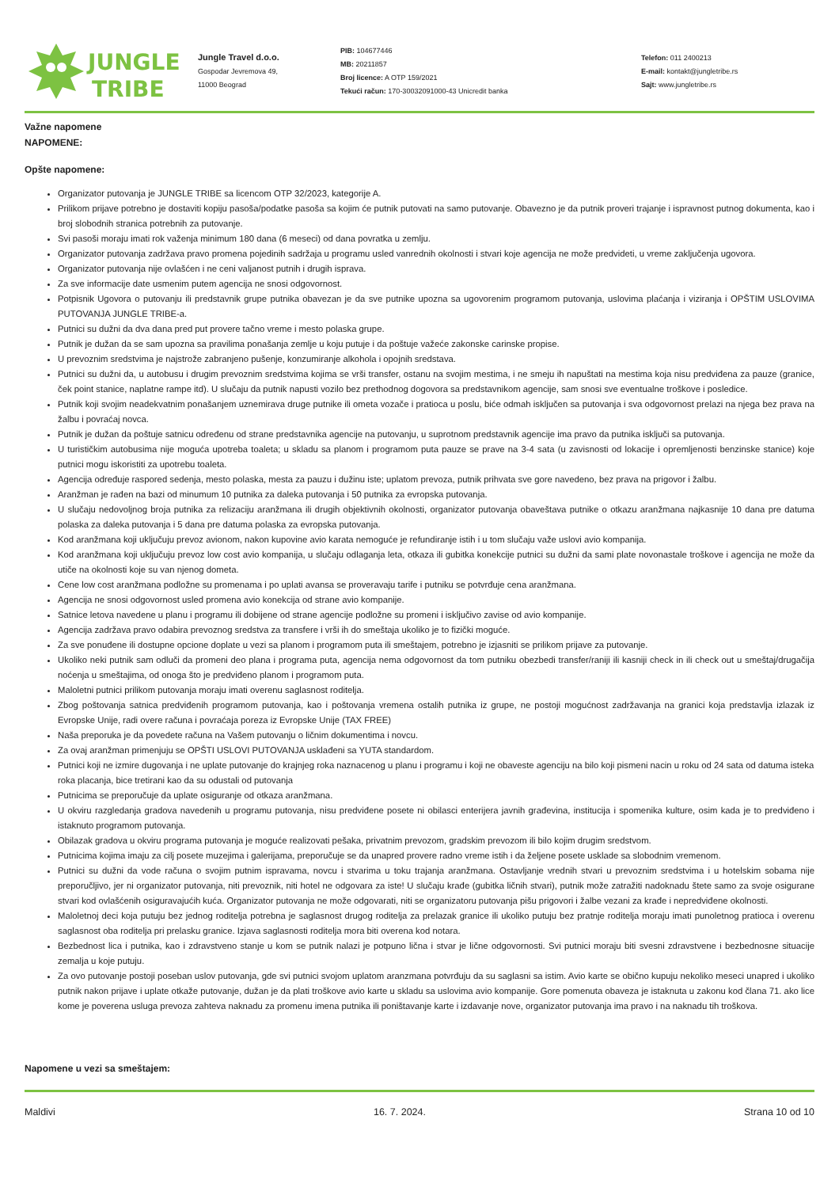JUNGLE
TRIBE
Jungle Travel d.o.o.
Gospodar Jevremova 49,
11000 Beograd
PIB: 104677446
MB: 20211857
Broj licence: A OTP 159/2021
Tekući račun: 170-30032091000-43 Unicredit banka
Telefon: 011 2400213
E-mail: kontakt@jungletribe.rs
Sajt: www.jungletribe.rs
Važne napomene
NAPOMENE:
Opšte napomene:
Organizator putovanja je JUNGLE TRIBE sa licencom OTP 32/2023, kategorije A.
Prilikom prijave potrebno je dostaviti kopiju pasoša/podatke pasoša sa kojim će putnik putovati na samo putovanje. Obavezno je da putnik proveri trajanje i ispravnost putnog dokumenta, kao i broj slobodnih stranica potrebnih za putovanje.
Svi pasoši moraju imati rok važenja minimum 180 dana (6 meseci) od dana povratka u zemlju.
Organizator putovanja zadržava pravo promena pojedinih sadržaja u programu usled vanrednih okolnosti i stvari koje agencija ne može predvideti, u vreme zaključenja ugovora.
Organizator putovanja nije ovlašćen i ne ceni valjanost putnih i drugih isprava.
Za sve informacije date usmenim putem agencija ne snosi odgovornost.
Potpisnik Ugovora o putovanju ili predstavnik grupe putnika obavezan je da sve putnike upozna sa ugovorenim programom putovanja, uslovima plaćanja i viziranja i OPŠTIM USLOVIMA PUTOVANJA JUNGLE TRIBE-a.
Putnici su dužni da dva dana pred put provere tačno vreme i mesto polaska grupe.
Putnik je dužan da se sam upozna sa pravilima ponašanja zemlje u koju putuje i da poštuje važeće zakonske carinske propise.
U prevoznim sredstvima je najstrože zabranjeno pušenje, konzumiranje alkohola i opojnih sredstava.
Putnici su dužni da, u autobusu i drugim prevoznim sredstvima kojima se vrši transfer, ostanu na svojim mestima, i ne smeju ih napuštati na mestima koja nisu predviđena za pauze (granice, ček point stanice, naplatne rampe itd). U slučaju da putnik napusti vozilo bez prethodnog dogovora sa predstavnikom agencije, sam snosi sve eventualne troškove i posledice.
Putnik koji svojim neadekvatnim ponašanjem uznemirava druge putnike ili ometa vozače i pratioca u poslu, biće odmah isključen sa putovanja i sva odgovornost prelazi na njega bez prava na žalbu i povraćaj novca.
Putnik je dužan da poštuje satnicu određenu od strane predstavnika agencije na putovanju, u suprotnom predstavnik agencije ima pravo da putnika isključi sa putovanja.
U turističkim autobusima nije moguća upotreba toaleta; u skladu sa planom i programom puta pauze se prave na 3-4 sata (u zavisnosti od lokacije i opremljenosti benzinske stanice) koje putnici mogu iskoristiti za upotrebu toaleta.
Agencija određuje raspored sedenja, mesto polaska, mesta za pauzu i dužinu iste; uplatom prevoza, putnik prihvata sve gore navedeno, bez prava na prigovor i žalbu.
Aranžman je rađen na bazi od minumum 10 putnika za daleka putovanja i 50 putnika za evropska putovanja.
U slučaju nedovoljnog broja putnika za relizaciju aranžmana ili drugih objektivnih okolnosti, organizator putovanja obaveštava putnike o otkazu aranžmana najkasnije 10 dana pre datuma polaska za daleka putovanja i 5 dana pre datuma polaska za evropska putovanja.
Kod aranžmana koji uključuju prevoz avionom, nakon kupovine avio karata nemoguće je refundiranje istih i u tom slučaju važe uslovi avio kompanija.
Kod aranžmana koji uključuju prevoz low cost avio kompanija, u slučaju odlaganja leta, otkaza ili gubitka konekcije putnici su dužni da sami plate novonastale troškove i agencija ne može da utiče na okolnosti koje su van njenog dometa.
Cene low cost aranžmana podložne su promenama i po uplati avansa se proveravaju tarife i putniku se potvrđuje cena aranžmana.
Agencija ne snosi odgovornost usled promena avio konekcija od strane avio kompanije.
Satnice letova navedene u planu i programu ili dobijene od strane agencije podložne su promeni i isključivo zavise od avio kompanije.
Agencija zadržava pravo odabira prevoznog sredstva za transfere i vrši ih do smeštaja ukoliko je to fizički moguće.
Za sve ponuđene ili dostupne opcione doplate u vezi sa planom i programom puta ili smeštajem, potrebno je izjasniti se prilikom prijave za putovanje.
Ukoliko neki putnik sam odluči da promeni deo plana i programa puta, agencija nema odgovornost da tom putniku obezbedi transfer/raniji ili kasniji check in ili check out u smeštaj/drugačija noćenja u smeštajima, od onoga što je predviđeno planom i programom puta.
Maloletni putnici prilikom putovanja moraju imati overenu saglasnost roditelja.
Zbog poštovanja satnica predviđenih programom putovanja, kao i poštovanja vremena ostalih putnika iz grupe, ne postoji mogućnost zadržavanja na granici koja predstavlja izlazak iz Evropske Unije, radi overe računa i povraćaja poreza iz Evropske Unije (TAX FREE)
Naša preporuka je da povedete računa na Vašem putovanju o ličnim dokumentima i novcu.
Za ovaj aranžman primenjuju se OPŠTI USLOVI PUTOVANJA usklađeni sa YUTA standardom.
Putnici koji ne izmire dugovanja i ne uplate putovanje do krajnjeg roka naznacenog u planu i programu i koji ne obaveste agenciju na bilo koji pismeni nacin u roku od 24 sata od datuma isteka roka placanja, bice tretirani kao da su odustali od putovanja
Putnicima se preporučuje da uplate osiguranje od otkaza aranžmana.
U okviru razgledanja gradova navedenih u programu putovanja, nisu predviđene posete ni obilasci enterijera javnih građevina, institucija i spomenika kulture, osim kada je to predviđeno i istaknuto programom putovanja.
Obilazak gradova u okviru programa putovanja je moguće realizovati pešaka, privatnim prevozom, gradskim prevozom ili bilo kojim drugim sredstvom.
Putnicima kojima imaju za cilj posete muzejima i galerijama, preporučuje se da unapred provere radno vreme istih i da željene posete usklade sa slobodnim vremenom.
Putnici su dužni da vode računa o svojim putnim ispravama, novcu i stvarima u toku trajanja aranžmana. Ostavljanje vrednih stvari u prevoznim sredstvima i u hotelskim sobama nije preporučljivo, jer ni organizator putovanja, niti prevoznik, niti hotel ne odgovara za iste! U slučaju krađe (gubitka ličnih stvari), putnik može zatražiti nadoknadu štete samo za svoje osigurane stvari kod ovlašćenih osiguravajućih kuća. Organizator putovanja ne može odgovarati, niti se organizatoru putovanja pišu prigovori i žalbe vezani za krađe i nepredviđene okolnosti.
Maloletnoj deci koja putuju bez jednog roditelja potrebna je saglasnost drugog roditelja za prelazak granice ili ukoliko putuju bez pratnje roditelja moraju imati punoletnog pratioca i overenu saglasnost oba roditelja pri prelasku granice. Izjava saglasnosti roditelja mora biti overena kod notara.
Bezbednost lica i putnika, kao i zdravstveno stanje u kom se putnik nalazi je potpuno lična i stvar je lične odgovornosti. Svi putnici moraju biti svesni zdravstvene i bezbednosne situacije zemalja u koje putuju.
Za ovo putovanje postoji poseban uslov putovanja, gde svi putnici svojom uplatom aranzmana potvrđuju da su saglasni sa istim. Avio karte se obično kupuju nekoliko meseci unapred i ukoliko putnik nakon prijave i uplate otkaže putovanje, dužan je da plati troškove avio karte u skladu sa uslovima avio kompanije. Gore pomenuta obaveza je istaknuta u zakonu kod člana 71. ako lice kome je poverena usluga prevoza zahteva naknadu za promenu imena putnika ili poništavanje karte i izdavanje nove, organizator putovanja ima pravo i na naknadu tih troškova.
Napomene u vezi sa smeštajem:
Maldivi 16. 7. 2024. Strana 10 od 10